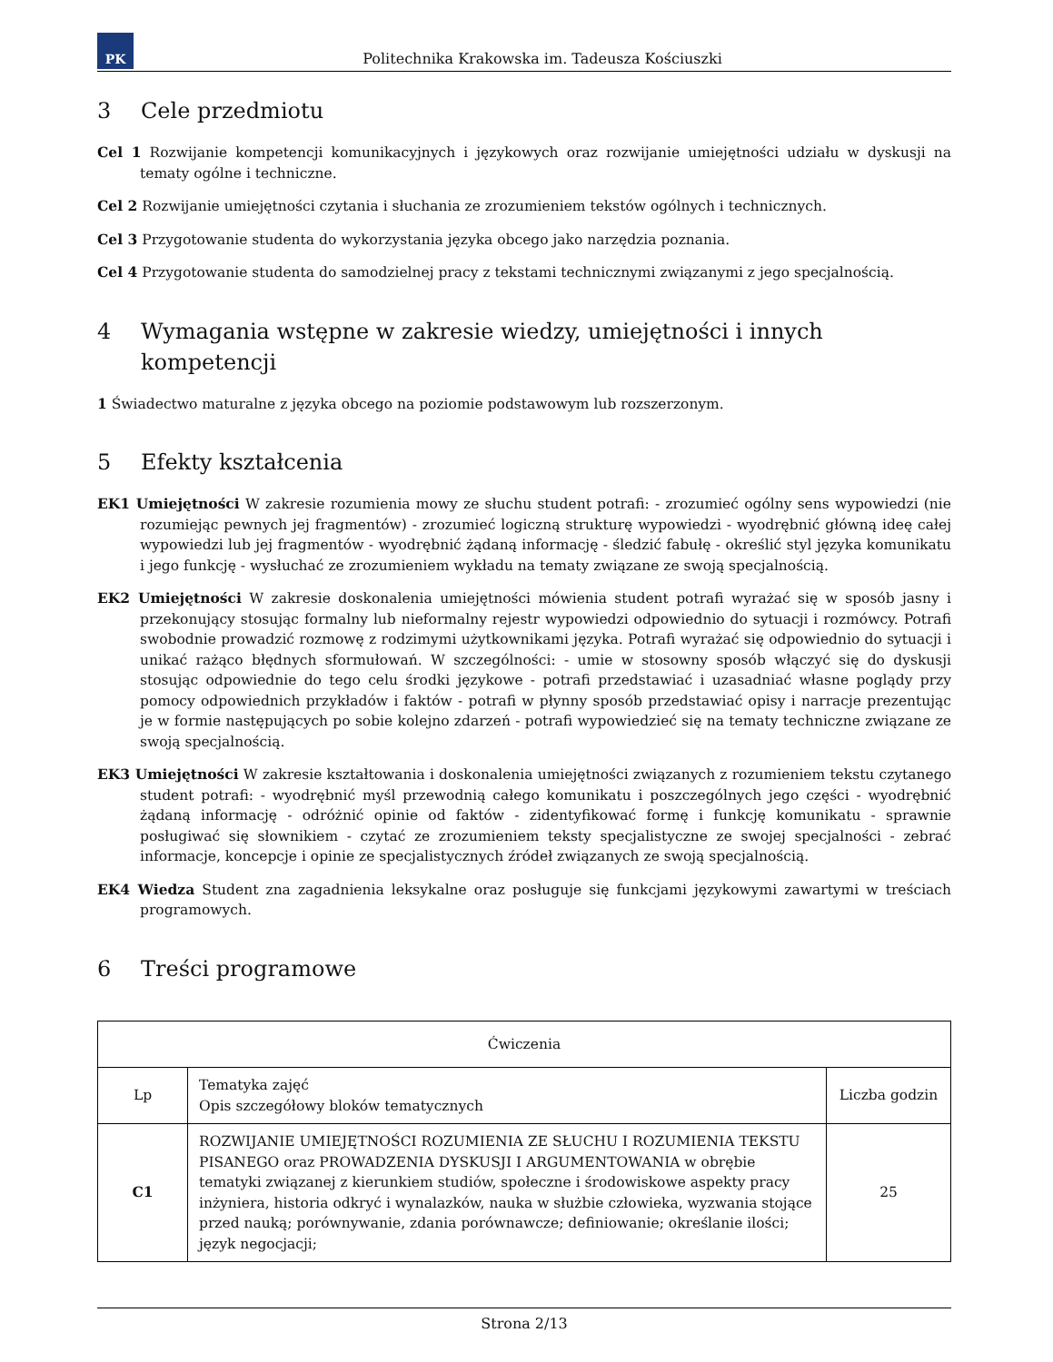PK
Politechnika Krakowska im. Tadeusza Kościuszki
3 Cele przedmiotu
Cel 1 Rozwijanie kompetencji komunikacyjnych i językowych oraz rozwijanie umiejętności udziału w dyskusji na tematy ogólne i techniczne.
Cel 2 Rozwijanie umiejętności czytania i słuchania ze zrozumieniem tekstów ogólnych i technicznych.
Cel 3 Przygotowanie studenta do wykorzystania języka obcego jako narzędzia poznania.
Cel 4 Przygotowanie studenta do samodzielnej pracy z tekstami technicznymi związanymi z jego specjalnością.
4 Wymagania wstępne w zakresie wiedzy, umiejętności i innych kompetencji
1 Świadectwo maturalne z języka obcego na poziomie podstawowym lub rozszerzonym.
5 Efekty kształcenia
EK1 Umiejętności W zakresie rozumienia mowy ze słuchu student potrafi: - zrozumieć ogólny sens wypowiedzi (nie rozumiejąc pewnych jej fragmentów) - zrozumieć logiczną strukturę wypowiedzi - wyodrębnić główną ideę całej wypowiedzi lub jej fragmentów - wyodrębnić żądaną informację - śledzić fabułę - określić styl języka komunikatu i jego funkcję - wysłuchać ze zrozumieniem wykładu na tematy związane ze swoją specjalnością.
EK2 Umiejętności W zakresie doskonalenia umiejętności mówienia student potrafi wyrażać się w sposób jasny i przekonujący stosując formalny lub nieformalny rejestr wypowiedzi odpowiednio do sytuacji i rozmówcy. Potrafi swobodnie prowadzić rozmowę z rodzimymi użytkownikami języka. Potrafi wyrażać się odpowiednio do sytuacji i unikać rażąco błędnych sformułowań. W szczególności: - umie w stosowny sposób włączyć się do dyskusji stosując odpowiednie do tego celu środki językowe - potrafi przedstawiać i uzasadniać własne poglądy przy pomocy odpowiednich przykładów i faktów - potrafi w płynny sposób przedstawiać opisy i narracje prezentując je w formie następujących po sobie kolejno zdarzeń - potrafi wypowiedzieć się na tematy techniczne związane ze swoją specjalnością.
EK3 Umiejętności W zakresie kształtowania i doskonalenia umiejętności związanych z rozumieniem tekstu czytanego student potrafi: - wyodrębnić myśl przewodnią całego komunikatu i poszczególnych jego części - wyodrębnić żądaną informację - odróżnić opinie od faktów - zidentyfikować formę i funkcję komunikatu - sprawnie posługiwać się słownikiem - czytać ze zrozumieniem teksty specjalistyczne ze swojej specjalności - zebrać informacje, koncepcje i opinie ze specjalistycznych źródeł związanych ze swoją specjalnością.
EK4 Wiedza Student zna zagadnienia leksykalne oraz posługuje się funkcjami językowymi zawartymi w treściach programowych.
6 Treści programowe
| Ćwiczenia | | |
| --- | --- | --- |
| Lp | Tematyka zajęć Opis szczegółowy bloków tematycznych | Liczba godzin |
| C1 | ROZWIJANIE UMIEJĘTNOŚCI ROZUMIENIA ZE SŁUCHU I ROZUMIENIA TEKSTU PISANEGO oraz PROWADZENIA DYSKUSJI I ARGUMENTOWANIA w obrębie tematyki związanej z kierunkiem studiów, społeczne i środowiskowe aspekty pracy inżyniera, historia odkryć i wynalazków, nauka w służbie człowieka, wyzwania stojące przed nauką; porównywanie, zdania porównawcze; definiowanie; określanie ilości; język negocjacji; | 25 |
Strona 2/13